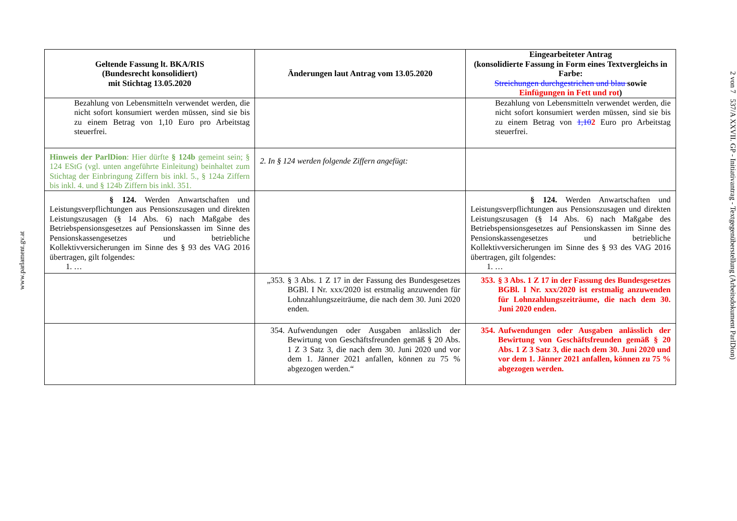www.parlament.gv.at
| Geltende Fassung lt. BKA/RIS (Bundesrecht konsolidiert) mit Stichtag 13.05.2020 | Änderungen laut Antrag vom 13.05.2020 | Eingearbeiteter Antrag (konsolidierte Fassung in Form eines Textvergleichs in Farbe: Streichungen durchgestrichen und blau sowie Einfügungen in Fett und rot ) |
| --- | --- | --- |
| Bezahlung von Lebensmitteln verwendet werden, die nicht sofort konsumiert werden müssen, sind sie bis zu einem Betrag von 1,10 Euro pro Arbeitstag steuerfrei. | | Bezahlung von Lebensmitteln verwendet werden, die nicht sofort konsumiert werden müssen, sind sie bis zu einem Betrag von 1,10 2 Euro pro Arbeitstag steuerfrei. |
| Hinweis der ParlDion : Hier dürfte § 124b gemeint sein; § 124 EStG (vgl. unten angeführte Einleitung) beinhaltet zum Stichtag der Einbringung Ziffern bis inkl. 5., § 124a Ziffern bis inkl. 4. und § 124b Ziffern bis inkl. 351. | 2. In § 124 werden folgende Ziffern angefügt: | |
| § 124. Werden Anwartschaften und Leistungsverpflichtungen aus Pensionszusagen und direkten Leistungszusagen (§ 14 Abs. 6) nach Maßgabe des Betriebspensionsgesetzes auf Pensionskassen im Sinne des Pensionskassengesetzes und betriebliche Kollektivversicherungen im Sinne des § 93 des VAG 2016 übertragen, gilt folgendes: 1. … | | § 124. Werden Anwartschaften und Leistungsverpflichtungen aus Pensionszusagen und direkten Leistungszusagen (§ 14 Abs. 6) nach Maßgabe des Betriebspensionsgesetzes auf Pensionskassen im Sinne des Pensionskassengesetzes und betriebliche Kollektivversicherungen im Sinne des § 93 des VAG 2016 übertragen, gilt folgendes: 1. … |
| | „353. § 3 Abs. 1 Z 17 in der Fassung des Bundesgesetzes BGBl. I Nr. xxx/2020 ist erstmalig anzuwenden für Lohnzahlungszeiträume, die nach dem 30. Juni 2020 enden. | 353. § 3 Abs. 1 Z 17 in der Fassung des Bundesgesetzes BGBl. I Nr. xxx/2020 ist erstmalig anzuwenden für Lohnzahlungszeiträume, die nach dem 30. Juni 2020 enden. |
| | 354. Aufwendungen oder Ausgaben anlässlich der Bewirtung von Geschäftsfreunden gemäß § 20 Abs. 1 Z 3 Satz 3, die nach dem 30. Juni 2020 und vor dem 1. Jänner 2021 anfallen, können zu 75 % abgezogen werden.“ | 354. Aufwendungen oder Ausgaben anlässlich der Bewirtung von Geschäftsfreunden gemäß § 20 Abs. 1 Z 3 Satz 3, die nach dem 30. Juni 2020 und vor dem 1. Jänner 2021 anfallen, können zu 75 % abgezogen werden. |
2 von 7 537/A XXVII. GP - Initiativantrag - Textgegenüberstellung (Arbeitsdokument ParlDion)